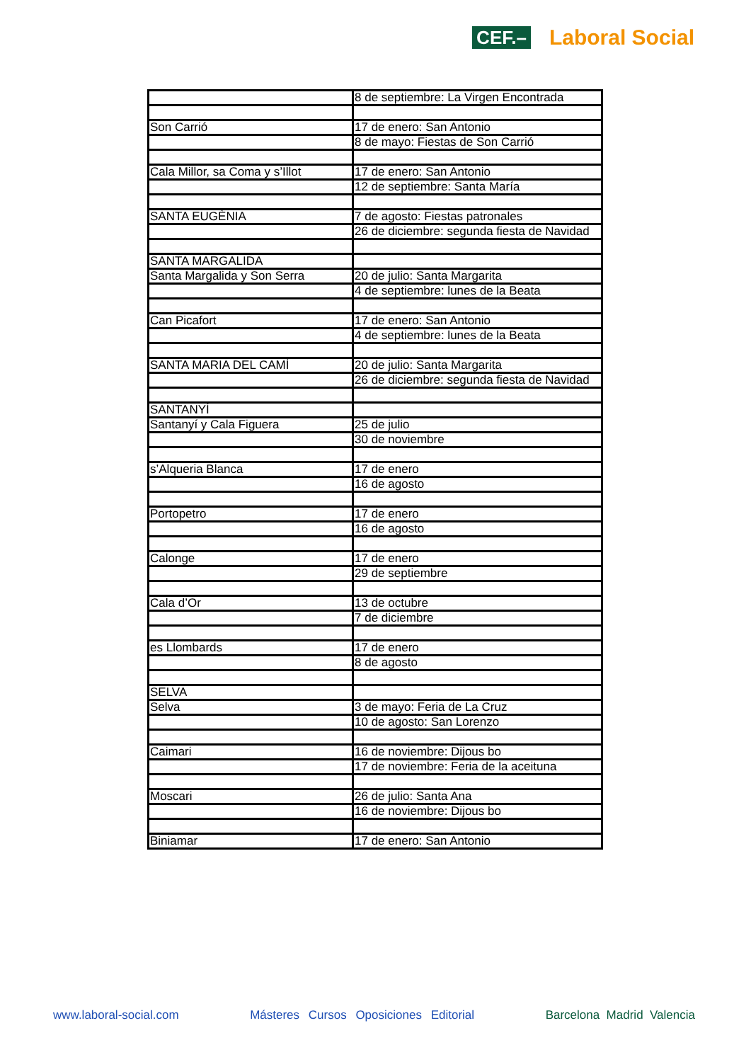CEF.– Laboral Social
| | 8 de septiembre: La Virgen Encontrada |
| Son Carrió | 17 de enero: San Antonio |
| | 8 de mayo: Fiestas de Son Carrió |
| Cala Millor, sa Coma y s’Illot | 17 de enero: San Antonio |
| | 12 de septiembre: Santa María |
| SANTA EUGÈNIA | 7 de agosto: Fiestas patronales |
| | 26 de diciembre: segunda fiesta de Navidad |
| SANTA MARGALIDA | |
| Santa Margalida y Son Serra | 20 de julio: Santa Margarita |
| | 4 de septiembre: lunes de la Beata |
| Can Picafort | 17 de enero: San Antonio |
| | 4 de septiembre: lunes de la Beata |
| SANTA MARIA DEL CAMÍ | 20 de julio: Santa Margarita |
| | 26 de diciembre: segunda fiesta de Navidad |
| SANTANYÍ | |
| Santanyí y Cala Figuera | 25 de julio |
| | 30 de noviembre |
| s’Alqueria Blanca | 17 de enero |
| | 16 de agosto |
| Portopetro | 17 de enero |
| | 16 de agosto |
| Calonge | 17 de enero |
| | 29 de septiembre |
| Cala d’Or | 13 de octubre |
| | 7 de diciembre |
| es Llombards | 17 de enero |
| | 8 de agosto |
| SELVA | |
| Selva | 3 de mayo: Feria de La Cruz |
| | 10 de agosto: San Lorenzo |
| Caimari | 16 de noviembre: Dijous bo |
| | 17 de noviembre: Feria de la aceituna |
| Moscari | 26 de julio: Santa Ana |
| | 16 de noviembre: Dijous bo |
| Biniamar | 17 de enero: San Antonio |
www.laboral-social.com Másteres Cursos Oposiciones Editorial Barcelona Madrid Valencia